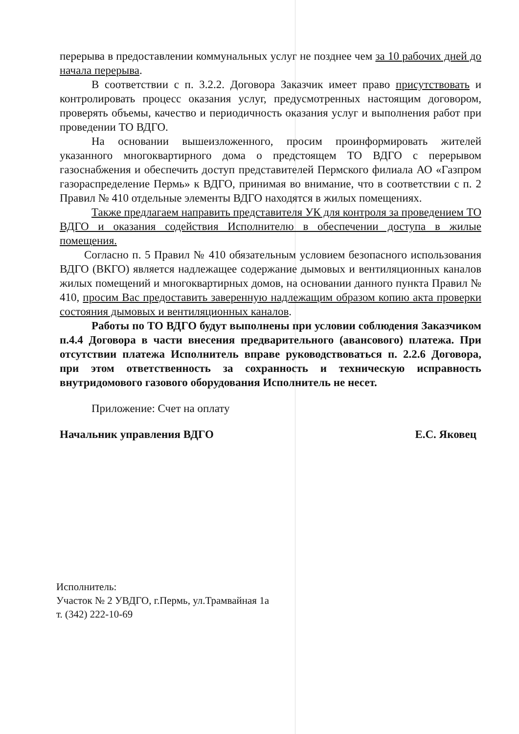перерыва в предоставлении коммунальных услуг не позднее чем за 10 рабочих дней до начала перерыва.
В соответствии с п. 3.2.2. Договора Заказчик имеет право присутствовать и контролировать процесс оказания услуг, предусмотренных настоящим договором, проверять объемы, качество и периодичность оказания услуг и выполнения работ при проведении ТО ВДГО.
На основании вышеизложенного, просим проинформировать жителей указанного многоквартирного дома о предстоящем ТО ВДГО с перерывом газоснабжения и обеспечить доступ представителей Пермского филиала АО «Газпром газораспределение Пермь» к ВДГО, принимая во внимание, что в соответствии с п. 2 Правил № 410 отдельные элементы ВДГО находятся в жилых помещениях.
Также предлагаем направить представителя УК для контроля за проведением ТО ВДГО и оказания содействия Исполнителю в обеспечении доступа в жилые помещения.
Согласно п. 5 Правил № 410 обязательным условием безопасного использования ВДГО (ВКГО) является надлежащее содержание дымовых и вентиляционных каналов жилых помещений и многоквартирных домов, на основании данного пункта Правил № 410, просим Вас предоставить заверенную надлежащим образом копию акта проверки состояния дымовых и вентиляционных каналов.
Работы по ТО ВДГО будут выполнены при условии соблюдения Заказчиком п.4.4 Договора в части внесения предварительного (авансового) платежа. При отсутствии платежа Исполнитель вправе руководствоваться п. 2.2.6 Договора, при этом ответственность за сохранность и техническую исправность внутридомового газового оборудования Исполнитель не несет.
Приложение: Счет на оплату
Начальник управления ВДГО Е.С. Яковец
Исполнитель:
Участок № 2 УВДГО, г.Пермь, ул.Трамвайная 1а
т. (342) 222-10-69